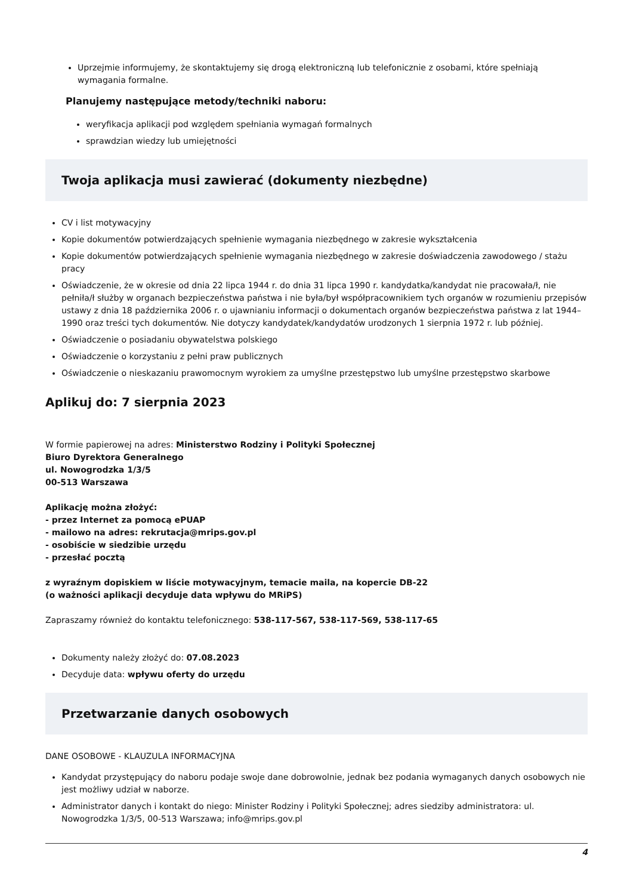Uprzejmie informujemy, że skontaktujemy się drogą elektroniczną lub telefonicznie z osobami, które spełniają wymagania formalne.
Planujemy następujące metody/techniki naboru:
weryfikacja aplikacji pod względem spełniania wymagań formalnych
sprawdzian wiedzy lub umiejętności
Twoja aplikacja musi zawierać (dokumenty niezbędne)
CV i list motywacyjny
Kopie dokumentów potwierdzających spełnienie wymagania niezbędnego w zakresie wykształcenia
Kopie dokumentów potwierdzających spełnienie wymagania niezbędnego w zakresie doświadczenia zawodowego / stażu pracy
Oświadczenie, że w okresie od dnia 22 lipca 1944 r. do dnia 31 lipca 1990 r. kandydatka/kandydat nie pracowała/ł, nie pełniła/ł służby w organach bezpieczeństwa państwa i nie była/był współpracownikiem tych organów w rozumieniu przepisów ustawy z dnia 18 października 2006 r. o ujawnianiu informacji o dokumentach organów bezpieczeństwa państwa z lat 1944–1990 oraz treści tych dokumentów. Nie dotyczy kandydatek/kandydatów urodzonych 1 sierpnia 1972 r. lub później.
Oświadczenie o posiadaniu obywatelstwa polskiego
Oświadczenie o korzystaniu z pełni praw publicznych
Oświadczenie o nieskazaniu prawomocnym wyrokiem za umyślne przestępstwo lub umyślne przestępstwo skarbowe
Aplikuj do: 7 sierpnia 2023
W formie papierowej na adres: Ministerstwo Rodziny i Polityki Społecznej
Biuro Dyrektora Generalnego
ul. Nowogrodzka 1/3/5
00-513 Warszawa
Aplikację można złożyć:
- przez Internet za pomocą ePUAP
- mailowo na adres: rekrutacja@mrips.gov.pl
- osobiście w siedzibie urzędu
- przesłać pocztą
z wyraźnym dopiskiem w liście motywacyjnym, temacie maila, na kopercie DB-22
(o ważności aplikacji decyduje data wpływu do MRiPS)
Zapraszamy również do kontaktu telefonicznego: 538-117-567, 538-117-569, 538-117-65
Dokumenty należy złożyć do: 07.08.2023
Decyduje data: wpływu oferty do urzędu
Przetwarzanie danych osobowych
DANE OSOBOWE - KLAUZULA INFORMACYJNA
Kandydat przystępujący do naboru podaje swoje dane dobrowolnie, jednak bez podania wymaganych danych osobowych nie jest możliwy udział w naborze.
Administrator danych i kontakt do niego: Minister Rodziny i Polityki Społecznej; adres siedziby administratora: ul. Nowogrodzka 1/3/5, 00-513 Warszawa; info@mrips.gov.pl
4